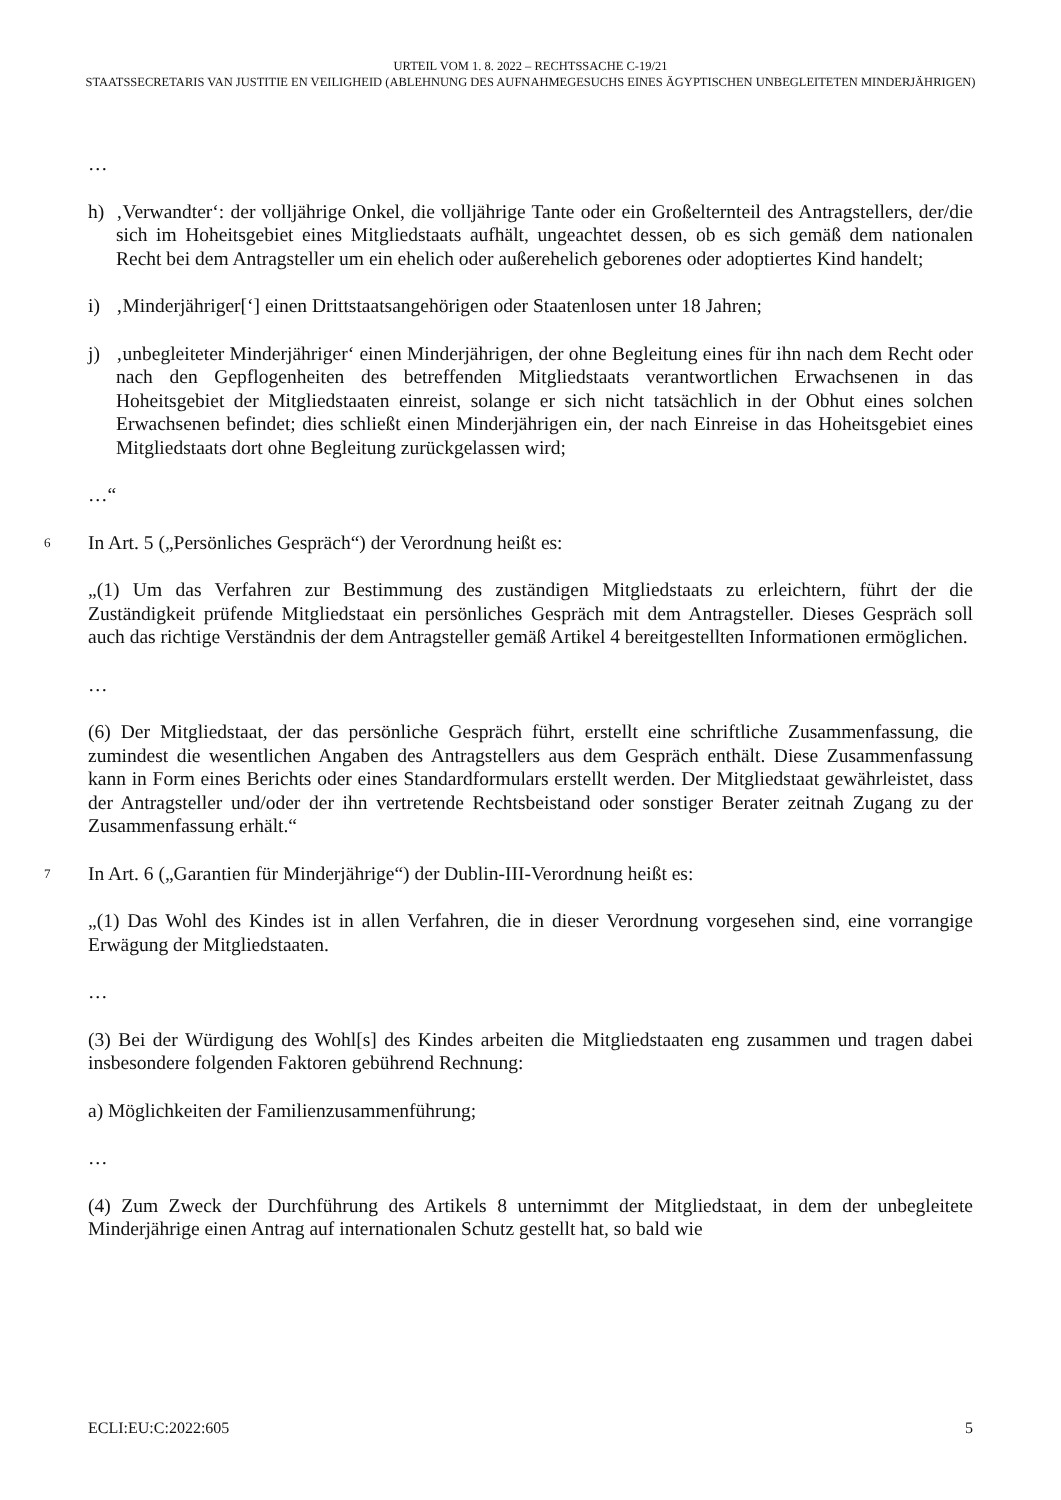URTEIL VOM 1. 8. 2022 – RECHTSSACHE C-19/21
STAATSSECRETARIS VAN JUSTITIE EN VEILIGHEID (ABLEHNUNG DES AUFNAHMEGESUCHS EINES ÄGYPTISCHEN UNBEGLEITETEN MINDERJÄHRIGEN)
…
h) ‚Verwandter‘: der volljährige Onkel, die volljährige Tante oder ein Großelternteil des Antragstellers, der/die sich im Hoheitsgebiet eines Mitgliedstaats aufhält, ungeachtet dessen, ob es sich gemäß dem nationalen Recht bei dem Antragsteller um ein ehelich oder außerehelich geborenes oder adoptiertes Kind handelt;
i) ‚Minderjähriger[‘] einen Drittstaatsangehörigen oder Staatenlosen unter 18 Jahren;
j) ‚unbegleiteter Minderjähriger‘ einen Minderjährigen, der ohne Begleitung eines für ihn nach dem Recht oder nach den Gepflogenheiten des betreffenden Mitgliedstaats verantwortlichen Erwachsenen in das Hoheitsgebiet der Mitgliedstaaten einreist, solange er sich nicht tatsächlich in der Obhut eines solchen Erwachsenen befindet; dies schließt einen Minderjährigen ein, der nach Einreise in das Hoheitsgebiet eines Mitgliedstaats dort ohne Begleitung zurückgelassen wird;
…“
6 In Art. 5 („Persönliches Gespräch“) der Verordnung heißt es:
„(1) Um das Verfahren zur Bestimmung des zuständigen Mitgliedstaats zu erleichtern, führt der die Zuständigkeit prüfende Mitgliedstaat ein persönliches Gespräch mit dem Antragsteller. Dieses Gespräch soll auch das richtige Verständnis der dem Antragsteller gemäß Artikel 4 bereitgestellten Informationen ermöglichen.
…
(6) Der Mitgliedstaat, der das persönliche Gespräch führt, erstellt eine schriftliche Zusammenfassung, die zumindest die wesentlichen Angaben des Antragstellers aus dem Gespräch enthält. Diese Zusammenfassung kann in Form eines Berichts oder eines Standardformulars erstellt werden. Der Mitgliedstaat gewährleistet, dass der Antragsteller und/oder der ihn vertretende Rechtsbeistand oder sonstiger Berater zeitnah Zugang zu der Zusammenfassung erhält.“
7 In Art. 6 („Garantien für Minderjährige“) der Dublin-III-Verordnung heißt es:
„(1) Das Wohl des Kindes ist in allen Verfahren, die in dieser Verordnung vorgesehen sind, eine vorrangige Erwägung der Mitgliedstaaten.
…
(3) Bei der Würdigung des Wohl[s] des Kindes arbeiten die Mitgliedstaaten eng zusammen und tragen dabei insbesondere folgenden Faktoren gebührend Rechnung:
a) Möglichkeiten der Familienzusammenführung;
…
(4) Zum Zweck der Durchführung des Artikels 8 unternimmt der Mitgliedstaat, in dem der unbegleitete Minderjährige einen Antrag auf internationalen Schutz gestellt hat, so bald wie
ECLI:EU:C:2022:605 5